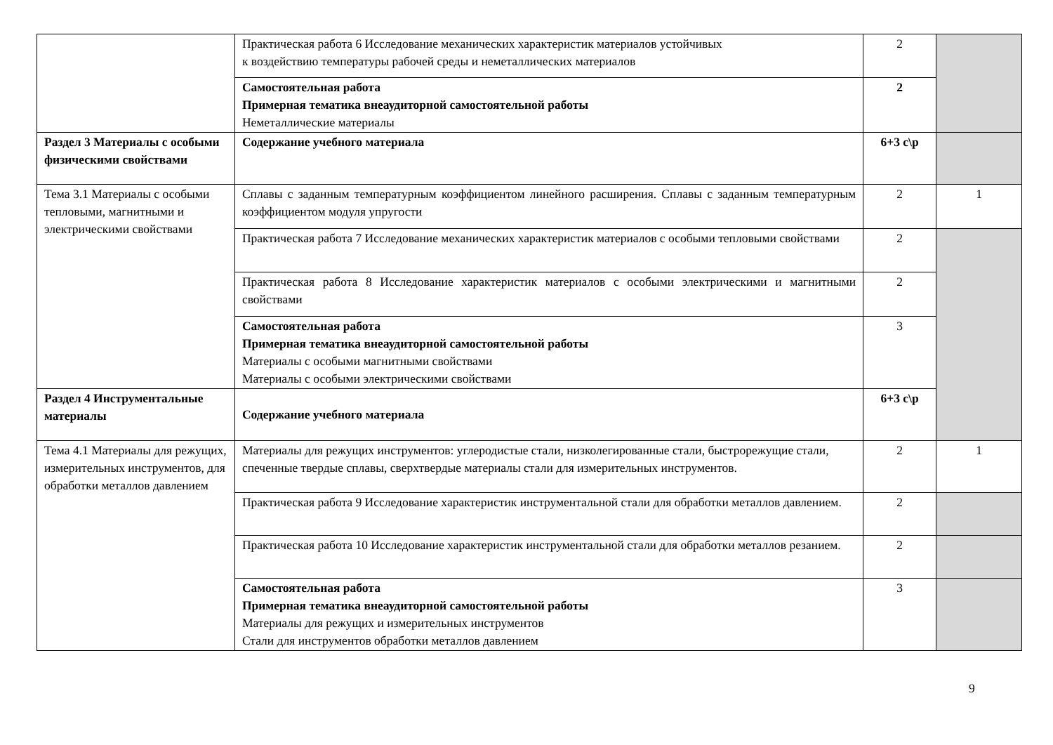| | Практическая работа 6 Исследование механических характеристик материалов устойчивых к воздействию температуры рабочей среды и неметаллических материалов | 2 | |
| | Самостоятельная работа Примерная тематика внеаудиторной самостоятельной работы Неметаллические материалы | 2 | |
| Раздел 3 Материалы с особыми физическими свойствами | Содержание учебного материала | 6+3 с\р | |
| Тема 3.1 Материалы с особыми тепловыми, магнитными и электрическими свойствами | Сплавы с заданным температурным коэффициентом линейного расширения. Сплавы с заданным температурным коэффициентом модуля упругости | 2 | 1 |
| | Практическая работа 7 Исследование механических характеристик материалов с особыми тепловыми свойствами | 2 | |
| | Практическая работа 8 Исследование характеристик материалов с особыми электрическими и магнитными свойствами | 2 | |
| | Самостоятельная работа Примерная тематика внеаудиторной самостоятельной работы Материалы с особыми магнитными свойствами Материалы с особыми электрическими свойствами | 3 | |
| Раздел 4 Инструментальные материалы | Содержание учебного материала | 6+3 с\р | |
| Тема 4.1 Материалы для режущих, измерительных инструментов, для обработки металлов давлением | Материалы для режущих инструментов: углеродистые стали, низколегированные стали, быстрорежущие стали, спеченные твердые сплавы, сверхтвердые материалы стали для измерительных инструментов. | 2 | 1 |
| | Практическая работа 9 Исследование характеристик инструментальной стали для обработки металлов давлением. | 2 | |
| | Практическая работа 10 Исследование характеристик инструментальной стали для обработки металлов резанием. | 2 | |
| | Самостоятельная работа Примерная тематика внеаудиторной самостоятельной работы Материалы для режущих и измерительных инструментов Стали для инструментов обработки металлов давлением | 3 | |
9